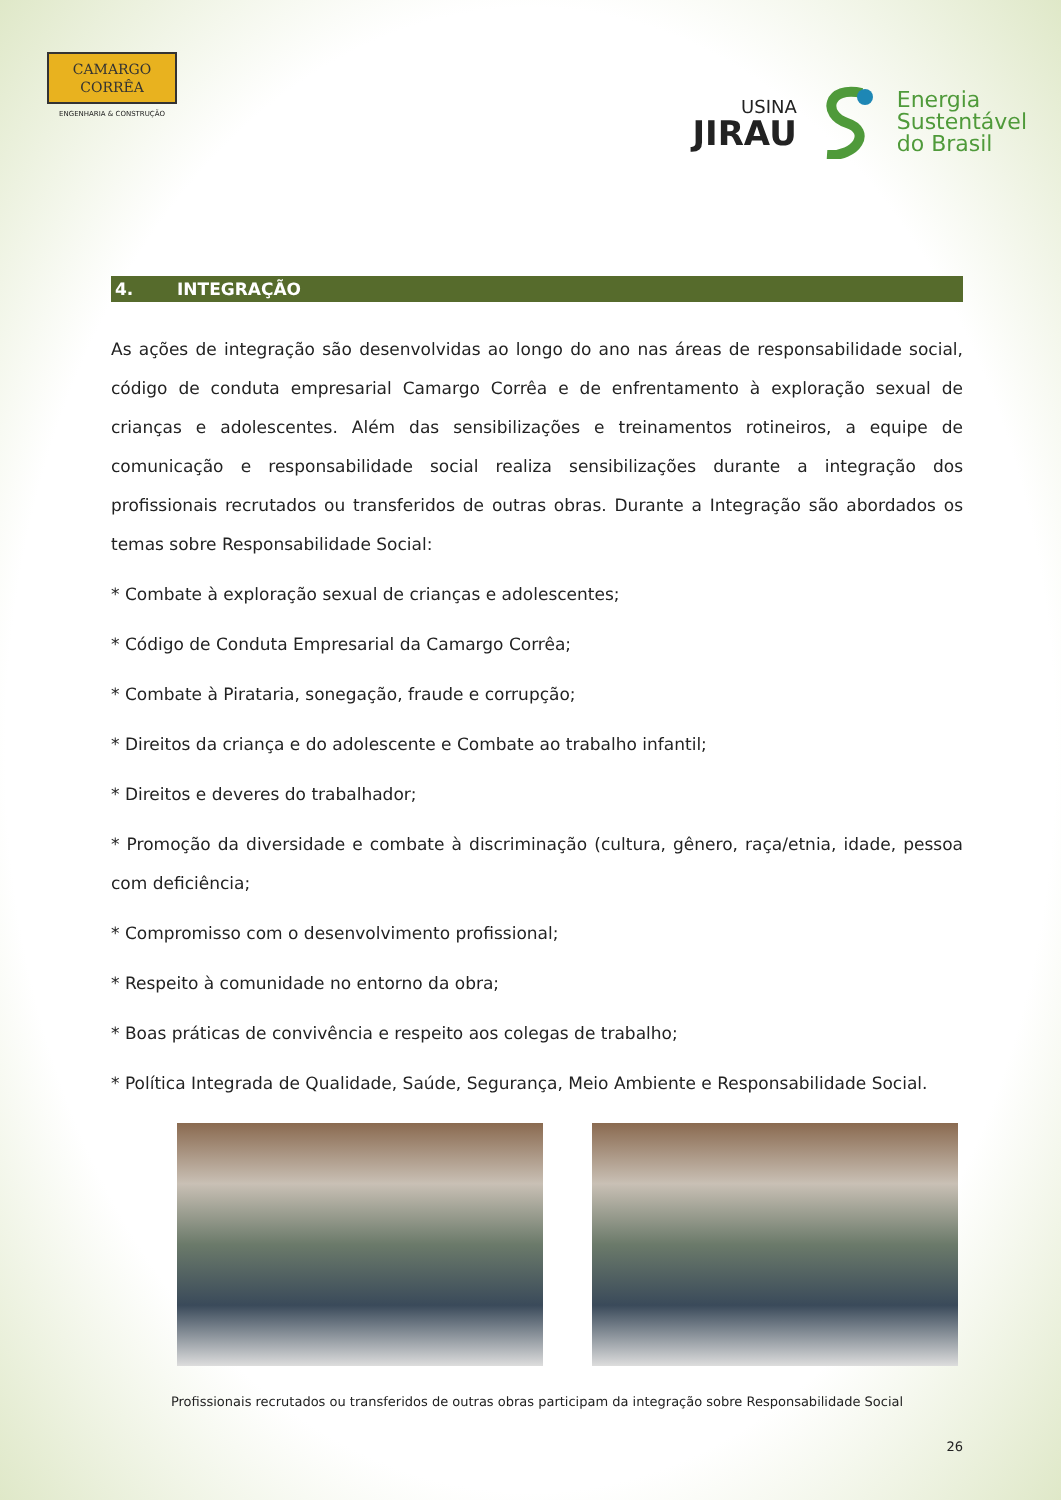CAMARGO
CORRÊA
ENGENHARIA & CONSTRUÇÃO
USINA
JIRAU
Energia
Sustentável
do Brasil
4. INTEGRAÇÃO
As ações de integração são desenvolvidas ao longo do ano nas áreas de responsabilidade social, código de conduta empresarial Camargo Corrêa e de enfrentamento à exploração sexual de crianças e adolescentes. Além das sensibilizações e treinamentos rotineiros, a equipe de comunicação e responsabilidade social realiza sensibilizações durante a integração dos profissionais recrutados ou transferidos de outras obras. Durante a Integração são abordados os temas sobre Responsabilidade Social:
* Combate à exploração sexual de crianças e adolescentes;
* Código de Conduta Empresarial da Camargo Corrêa;
* Combate à Pirataria, sonegação, fraude e corrupção;
* Direitos da criança e do adolescente e Combate ao trabalho infantil;
* Direitos e deveres do trabalhador;
* Promoção da diversidade e combate à discriminação (cultura, gênero, raça/etnia, idade, pessoa com deficiência;
* Compromisso com o desenvolvimento profissional;
* Respeito à comunidade no entorno da obra;
* Boas práticas de convivência e respeito aos colegas de trabalho;
* Política Integrada de Qualidade, Saúde, Segurança, Meio Ambiente e Responsabilidade Social.
Profissionais recrutados ou transferidos de outras obras participam da integração sobre Responsabilidade Social
26